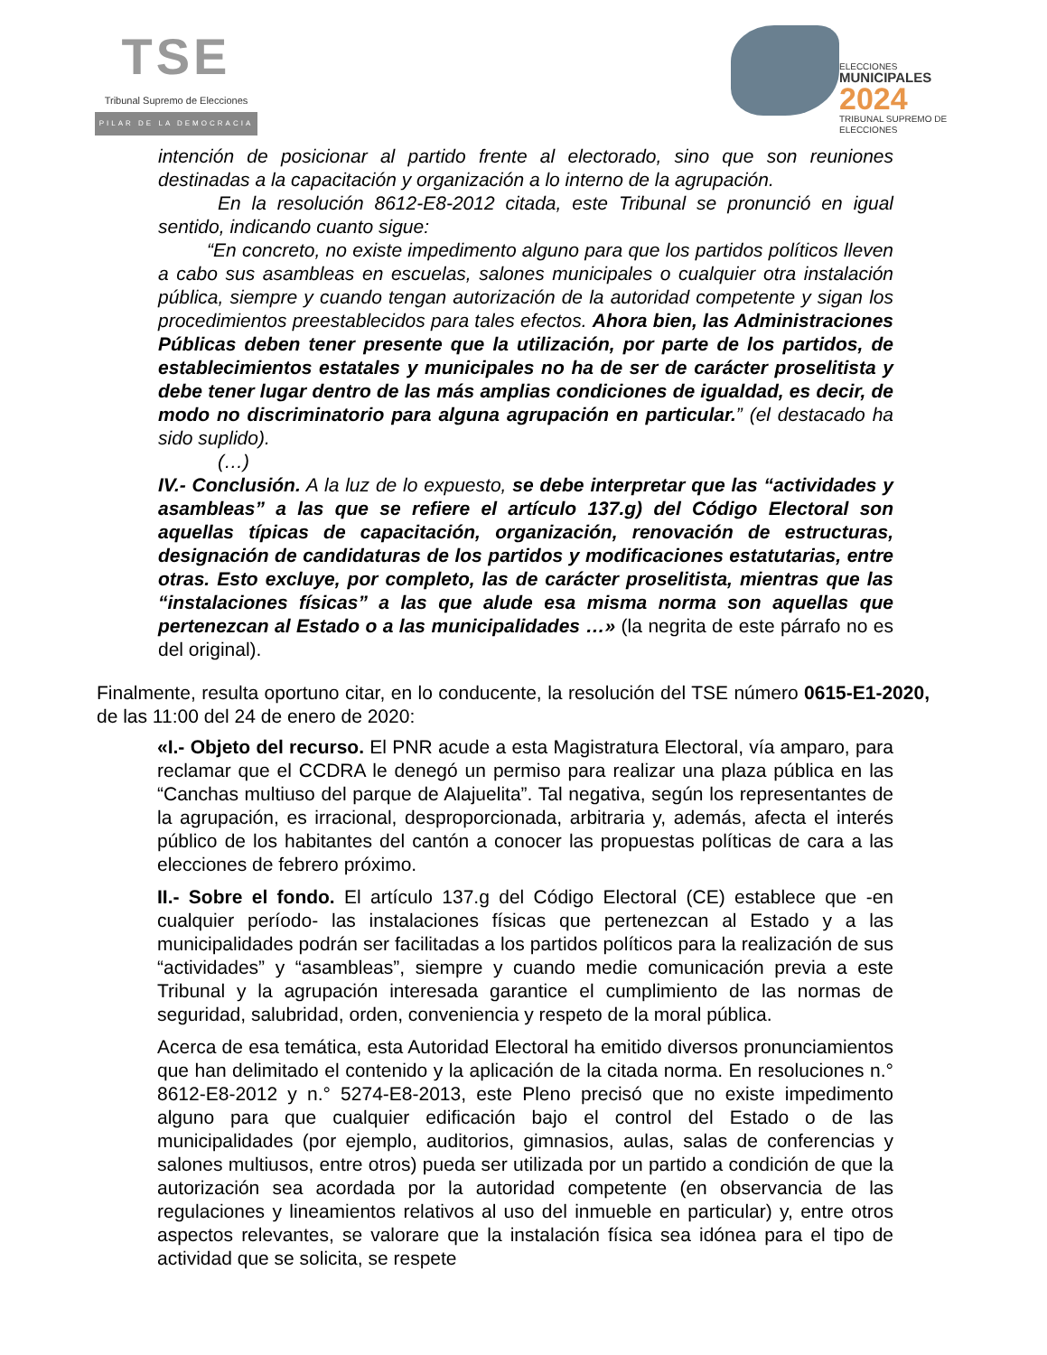TSE
Tribunal Supremo de Elecciones
PILAR DE LA DEMOCRACIA
ELECCIONES
MUNICIPALES
2024
TRIBUNAL SUPREMO DE ELECCIONES
intención de posicionar al partido frente al electorado, sino que son reuniones destinadas a la capacitación y organización a lo interno de la agrupación.
En la resolución 8612-E8-2012 citada, este Tribunal se pronunció en igual sentido, indicando cuanto sigue:
“En concreto, no existe impedimento alguno para que los partidos políticos lleven a cabo sus asambleas en escuelas, salones municipales o cualquier otra instalación pública, siempre y cuando tengan autorización de la autoridad competente y sigan los procedimientos preestablecidos para tales efectos. Ahora bien, las Administraciones Públicas deben tener presente que la utilización, por parte de los partidos, de establecimientos estatales y municipales no ha de ser de carácter proselitista y debe tener lugar dentro de las más amplias condiciones de igualdad, es decir, de modo no discriminatorio para alguna agrupación en particular.” (el destacado ha sido suplido).
(…)
IV.- Conclusión. A la luz de lo expuesto, se debe interpretar que las “actividades y asambleas” a las que se refiere el artículo 137.g) del Código Electoral son aquellas típicas de capacitación, organización, renovación de estructuras, designación de candidaturas de los partidos y modificaciones estatutarias, entre otras. Esto excluye, por completo, las de carácter proselitista, mientras que las “instalaciones físicas” a las que alude esa misma norma son aquellas que pertenezcan al Estado o a las municipalidades …» (la negrita de este párrafo no es del original).
Finalmente, resulta oportuno citar, en lo conducente, la resolución del TSE número 0615-E1-2020, de las 11:00 del 24 de enero de 2020:
«I.- Objeto del recurso. El PNR acude a esta Magistratura Electoral, vía amparo, para reclamar que el CCDRA le denegó un permiso para realizar una plaza pública en las “Canchas multiuso del parque de Alajuelita”. Tal negativa, según los representantes de la agrupación, es irracional, desproporcionada, arbitraria y, además, afecta el interés público de los habitantes del cantón a conocer las propuestas políticas de cara a las elecciones de febrero próximo.
II.- Sobre el fondo. El artículo 137.g del Código Electoral (CE) establece que -en cualquier período- las instalaciones físicas que pertenezcan al Estado y a las municipalidades podrán ser facilitadas a los partidos políticos para la realización de sus “actividades” y “asambleas”, siempre y cuando medie comunicación previa a este Tribunal y la agrupación interesada garantice el cumplimiento de las normas de seguridad, salubridad, orden, conveniencia y respeto de la moral pública.
Acerca de esa temática, esta Autoridad Electoral ha emitido diversos pronunciamientos que han delimitado el contenido y la aplicación de la citada norma. En resoluciones n.° 8612-E8-2012 y n.° 5274-E8-2013, este Pleno precisó que no existe impedimento alguno para que cualquier edificación bajo el control del Estado o de las municipalidades (por ejemplo, auditorios, gimnasios, aulas, salas de conferencias y salones multiusos, entre otros) pueda ser utilizada por un partido a condición de que la autorización sea acordada por la autoridad competente (en observancia de las regulaciones y lineamientos relativos al uso del inmueble en particular) y, entre otros aspectos relevantes, se valorare que la instalación física sea idónea para el tipo de actividad que se solicita, se respete